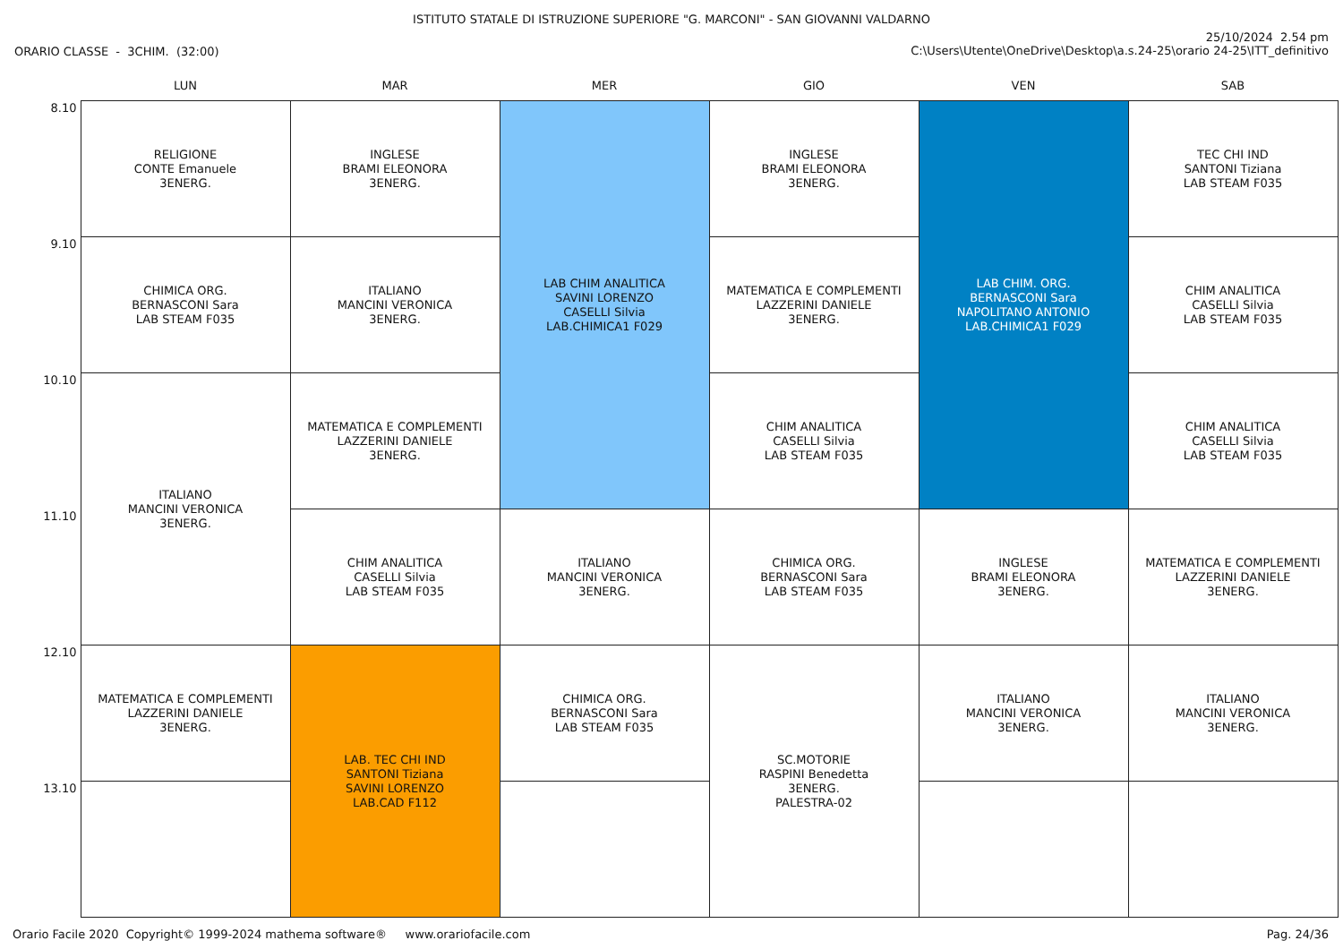ISTITUTO STATALE DI ISTRUZIONE SUPERIORE "G. MARCONI" - SAN GIOVANNI VALDARNO
ORARIO CLASSE - 3CHIM. (32:00)
25/10/2024 2.54 pm
C:\Users\Utente\OneDrive\Desktop\a.s.24-25\orario 24-25\ITT_definitivo
| | LUN | MAR | MER | GIO | VEN | SAB |
| --- | --- | --- | --- | --- | --- | --- |
| 8.10 | RELIGIONE CONTE Emanuele 3ENERG. | INGLESE BRAMI ELEONORA 3ENERG. | LAB CHIM ANALITICA SAVINI LORENZO CASELLI Silvia LAB.CHIMICA1 F029 | INGLESE BRAMI ELEONORA 3ENERG. | LAB CHIM. ORG. BERNASCONI Sara NAPOLITANO ANTONIO LAB.CHIMICA1 F029 | TEC CHI IND SANTONI Tiziana LAB STEAM F035 |
| 9.10 | CHIMICA ORG. BERNASCONI Sara LAB STEAM F035 | ITALIANO MANCINI VERONICA 3ENERG. | | MATEMATICA E COMPLEMENTI LAZZERINI DANIELE 3ENERG. | | CHIM ANALITICA CASELLI Silvia LAB STEAM F035 |
| 10.10 | ITALIANO MANCINI VERONICA 3ENERG. | MATEMATICA E COMPLEMENTI LAZZERINI DANIELE 3ENERG. | | CHIM ANALITICA CASELLI Silvia LAB STEAM F035 | | CHIM ANALITICA CASELLI Silvia LAB STEAM F035 |
| 11.10 | | CHIM ANALITICA CASELLI Silvia LAB STEAM F035 | ITALIANO MANCINI VERONICA 3ENERG. | CHIMICA ORG. BERNASCONI Sara LAB STEAM F035 | INGLESE BRAMI ELEONORA 3ENERG. | MATEMATICA E COMPLEMENTI LAZZERINI DANIELE 3ENERG. |
| 12.10 | MATEMATICA E COMPLEMENTI LAZZERINI DANIELE 3ENERG. | LAB. TEC CHI IND SANTONI Tiziana SAVINI LORENZO LAB.CAD F112 | CHIMICA ORG. BERNASCONI Sara LAB STEAM F035 | SC.MOTORIE RASPINI Benedetta 3ENERG. PALESTRA-02 | ITALIANO MANCINI VERONICA 3ENERG. | ITALIANO MANCINI VERONICA 3ENERG. |
| 13.10 | | | | | | |
Orario Facile 2020 Copyright© 1999-2024 mathema software® www.orariofacile.com
Pag. 24/36